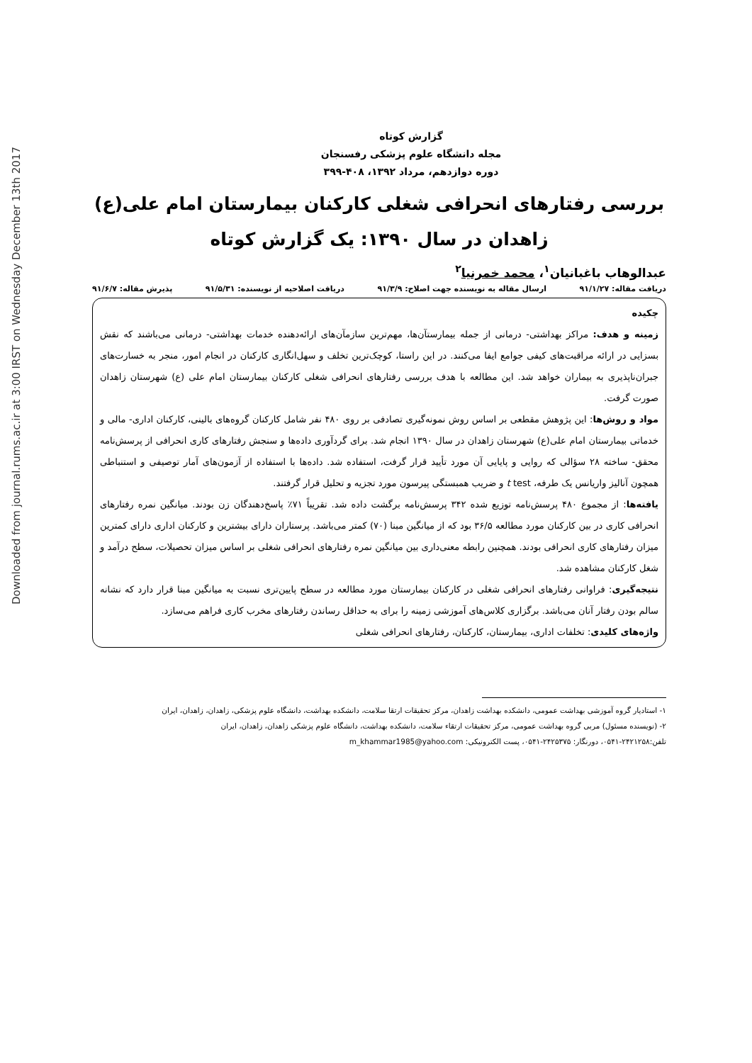Downloaded from journal.rums.ac.ir at 3:00 IRST on Wednesday December 13th 2017
گزارش کوتاه
مجله دانشگاه علوم پزشکی رفسنجان
دوره دوازدهم، مرداد ۱۳۹۲، ۴۰۸-۳۹۹
بررسی رفتارهای انحرافی شغلی کارکنان بیمارستان امام علی(ع) زاهدان در سال ۱۳۹۰: یک گزارش کوتاه
عبدالوهاب باغبانیان<sup>۱</sup>، محمد خمرنیا<sup>۲</sup>
دریافت مقاله: ۹۱/۱/۲۷ ارسال مقاله به نویسنده جهت اصلاح: ۹۱/۳/۹ دریافت اصلاحیه از نویسنده: ۹۱/۵/۳۱ پذیرش مقاله: ۹۱/۶/۷
چکیده
زمینه و هدف: مراکز بهداشتی- درمانی از جمله بیمارستآن‌ها، مهم‌ترین سازمآن‌های ارائه‌دهنده خدمات بهداشتی- درمانی می‌باشند که نقش بسزایی در ارائه مراقبت‌های کیفی جوامع ایفا می‌کنند. در این راستا، کوچک‌ترین تخلف و سهل‌انگاری کارکنان در انجام امور، منجر به خسارت‌های جبران‌ناپذیری به بیماران خواهد شد. این مطالعه با هدف بررسی رفتارهای انحرافی شغلی کارکنان بیمارستان امام علی (ع) شهرستان زاهدان صورت گرفت.
مواد و روش‌ها: این پژوهش مقطعی بر اساس روش نمونه‌گیری تصادفی بر روی ۴۸۰ نفر شامل کارکنان گروه‌های بالینی، کارکنان اداری- مالی و خدماتی بیمارستان امام علی(ع) شهرستان زاهدان در سال ۱۳۹۰ انجام شد. برای گردآوری داده‌ها و سنجش رفتارهای کاری انحرافی از پرسش‌نامه محقق- ساخته ۲۸ سؤالی که روایی و پایایی آن مورد تأیید قرار گرفت، استفاده شد. داده‌ها با استفاده از آزمون‌های آمار توصیفی و استنباطی همچون آنالیز واریانس یک طرفه، t test و ضریب همبستگی پیرسون مورد تجزیه و تحلیل قرار گرفتند.
یافته‌ها: از مجموع ۴۸۰ پرسش‌نامه توزیع شده ۳۴۲ پرسش‌نامه برگشت داده شد. تقریباً ۷۱٪ پاسخ‌دهندگان زن بودند. میانگین نمره رفتارهای انحرافی کاری در بین کارکنان مورد مطالعه ۳۶/۵ بود که از میانگین مبنا (۷۰) کمتر می‌باشد. پرستاران دارای بیشترین و کارکنان اداری دارای کمترین میزان رفتارهای کاری انحرافی بودند. همچنین رابطه معنی‌داری بین میانگین نمره رفتارهای انحرافی شغلی بر اساس میزان تحصیلات، سطح درآمد و شغل کارکنان مشاهده شد.
نتیجه‌گیری: فراوانی رفتارهای انحرافی شغلی در کارکنان بیمارستان مورد مطالعه در سطح پایین‌تری نسبت به میانگین مبنا قرار دارد که نشانه سالم بودن رفتار آنان می‌باشد. برگزاری کلاس‌های آموزشی زمینه را برای به حداقل رساندن رفتارهای مخرب کاری فراهم می‌سازد.
واژه‌های کلیدی: تخلفات اداری، بیمارستان، کارکنان، رفتارهای انحرافی شغلی
۱- استادیار گروه آموزشی بهداشت عمومی، دانشکده بهداشت زاهدان، مرکز تحقیقات ارتقا سلامت، دانشکده بهداشت، دانشگاه علوم پزشکی، زاهدان، زاهدان، ایران
۲- (نویسنده مسئول) مربی گروه بهداشت عمومی، مرکز تحقیقات ارتقاء سلامت، دانشکده بهداشت، دانشگاه علوم پزشکی زاهدان، زاهدان، ایران
تلفن:۲۴۲۱۲۵۸-۰۵۴۱، دورنگار: ۲۴۲۵۳۷۵-۰۵۴۱، پست الکترونیکی: m_khammar1985@yahoo.com